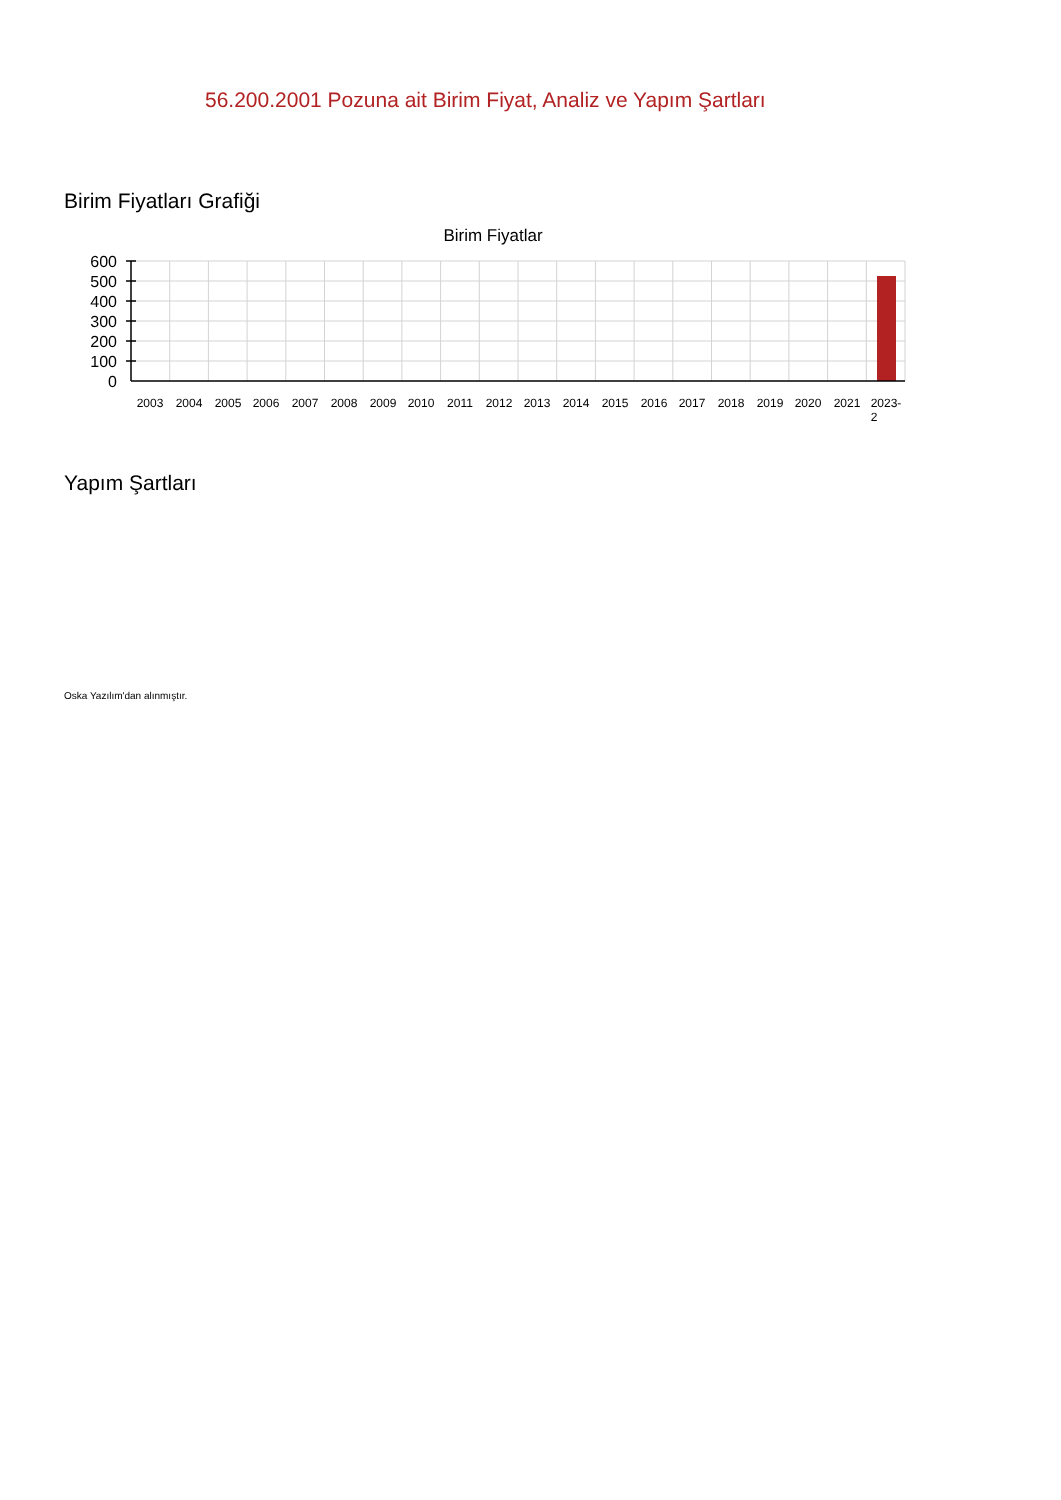56.200.2001 Pozuna ait Birim Fiyat, Analiz ve Yapım Şartları
Birim Fiyatları Grafiği
Birim Fiyatlar
600
500
400
300
200
100
0
2003
2004
2005
2006
2007
2008
2009
2010
2011
2012
2013
2014
2015
2016
2017
2018
2019
2020
2021
2023-
2
Yapım Şartları
Oska Yazılım'dan alınmıştır.